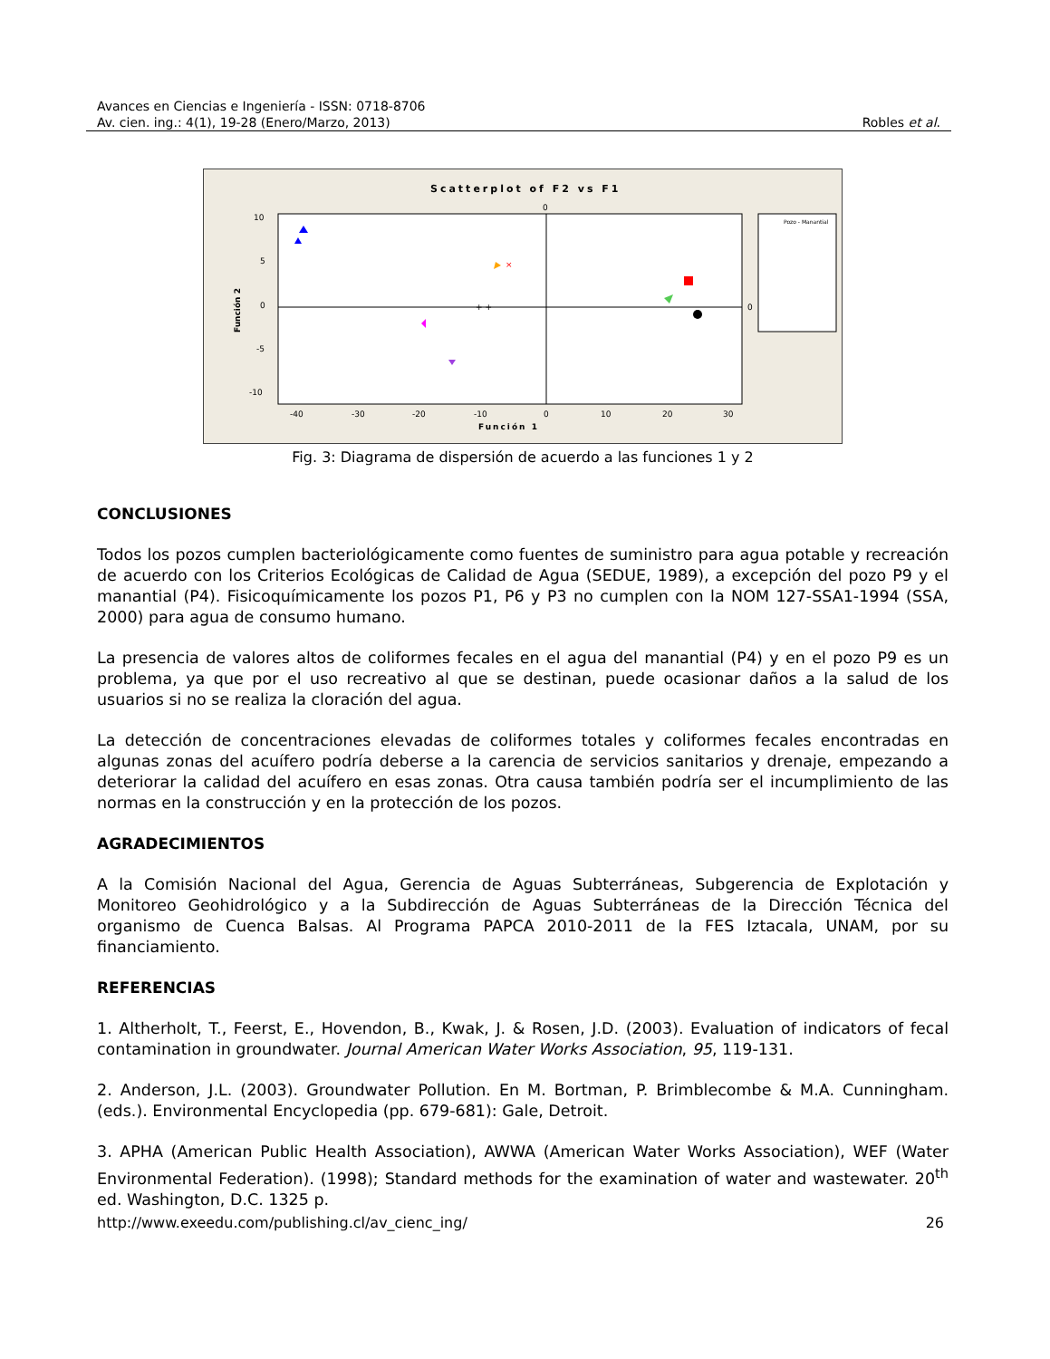Avances en Ciencias e Ingeniería - ISSN: 0718-8706
Av. cien. ing.: 4(1), 19-28 (Enero/Marzo, 2013) Robles et al.
Scatterplot of F2 vs F1
10
5
0
-5
-10
-40
-30
-20
-10
0
10
20
30
Función 1
Función 2
0
0
+ +
×
Pozo - Manantial
Fig. 3: Diagrama de dispersión de acuerdo a las funciones 1 y 2
CONCLUSIONES
Todos los pozos cumplen bacteriológicamente como fuentes de suministro para agua potable y recreación de acuerdo con los Criterios Ecológicas de Calidad de Agua (SEDUE, 1989), a excepción del pozo P9 y el manantial (P4). Fisicoquímicamente los pozos P1, P6 y P3 no cumplen con la NOM 127-SSA1-1994 (SSA, 2000) para agua de consumo humano.
La presencia de valores altos de coliformes fecales en el agua del manantial (P4) y en el pozo P9 es un problema, ya que por el uso recreativo al que se destinan, puede ocasionar daños a la salud de los usuarios si no se realiza la cloración del agua.
La detección de concentraciones elevadas de coliformes totales y coliformes fecales encontradas en algunas zonas del acuífero podría deberse a la carencia de servicios sanitarios y drenaje, empezando a deteriorar la calidad del acuífero en esas zonas. Otra causa también podría ser el incumplimiento de las normas en la construcción y en la protección de los pozos.
AGRADECIMIENTOS
A la Comisión Nacional del Agua, Gerencia de Aguas Subterráneas, Subgerencia de Explotación y Monitoreo Geohidrológico y a la Subdirección de Aguas Subterráneas de la Dirección Técnica del organismo de Cuenca Balsas. Al Programa PAPCA 2010-2011 de la FES Iztacala, UNAM, por su financiamiento.
REFERENCIAS
1. Altherholt, T., Feerst, E., Hovendon, B., Kwak, J. & Rosen, J.D. (2003). Evaluation of indicators of fecal contamination in groundwater. Journal American Water Works Association, 95, 119-131.
2. Anderson, J.L. (2003). Groundwater Pollution. En M. Bortman, P. Brimblecombe & M.A. Cunningham. (eds.). Environmental Encyclopedia (pp. 679-681): Gale, Detroit.
3. APHA (American Public Health Association), AWWA (American Water Works Association), WEF (Water Environmental Federation). (1998); Standard methods for the examination of water and wastewater. 20<sup>th</sup> ed. Washington, D.C. 1325 p.
http://www.exeedu.com/publishing.cl/av_cienc_ing/ 26